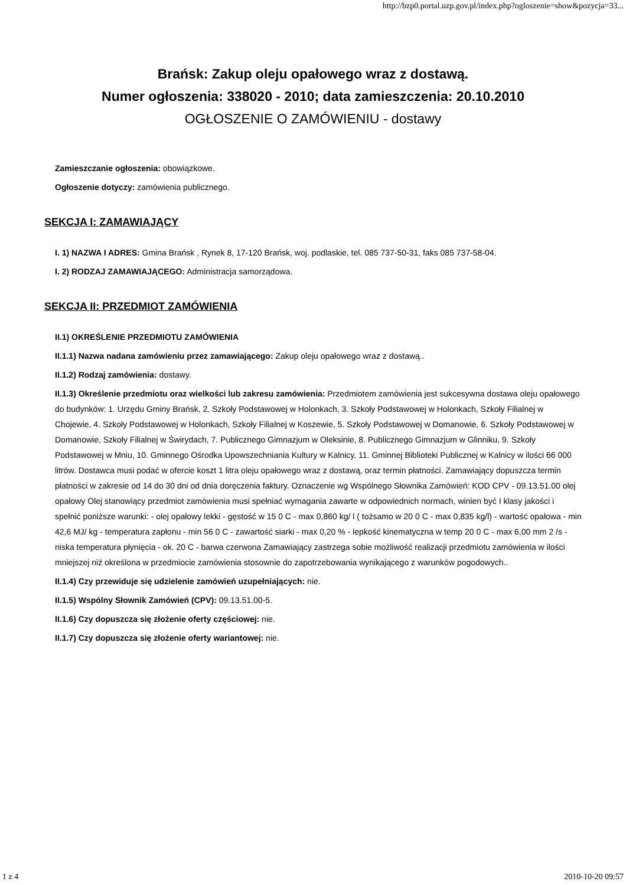http://bzp0.portal.uzp.gov.pl/index.php?ogloszenie=show&pozycja=33...
Brańsk: Zakup oleju opałowego wraz z dostawą.
Numer ogłoszenia: 338020 - 2010; data zamieszczenia: 20.10.2010
OGŁOSZENIE O ZAMÓWIENIU - dostawy
Zamieszczanie ogłoszenia: obowiązkowe.
Ogłoszenie dotyczy: zamówienia publicznego.
SEKCJA I: ZAMAWIAJĄCY
I. 1) NAZWA I ADRES: Gmina Brańsk , Rynek 8, 17-120 Brańsk, woj. podlaskie, tel. 085 737-50-31, faks 085 737-58-04.
I. 2) RODZAJ ZAMAWIAJĄCEGO: Administracja samorządowa.
SEKCJA II: PRZEDMIOT ZAMÓWIENIA
II.1) OKREŚLENIE PRZEDMIOTU ZAMÓWIENIA
II.1.1) Nazwa nadana zamówieniu przez zamawiającego: Zakup oleju opałowego wraz z dostawą..
II.1.2) Rodzaj zamówienia: dostawy.
II.1.3) Określenie przedmiotu oraz wielkości lub zakresu zamówienia: Przedmiotem zamówienia jest sukcesywna dostawa oleju opałowego do budynków: 1. Urzędu Gminy Brańsk, 2. Szkoły Podstawowej w Holonkach, 3. Szkoły Podstawowej w Holonkach, Szkoły Filialnej w Chojewie, 4. Szkoły Podstawowej w Holonkach, Szkoły Filialnej w Koszewie, 5. Szkoły Podstawowej w Domanowie, 6. Szkoły Podstawowej w Domanowie, Szkoły Filialnej w Świrydach, 7. Publicznego Gimnazjum w Oleksinie, 8. Publicznego Gimnazjum w Glinniku, 9. Szkoły Podstawowej w Mniu, 10. Gminnego Ośrodka Upowszechniania Kultury w Kalnicy, 11. Gminnej Biblioteki Publicznej w Kalnicy w ilości 66 000 litrów. Dostawca musi podać w ofercie koszt 1 litra oleju opałowego wraz z dostawą, oraz termin płatności. Zamawiający dopuszcza termin płatności w zakresie od 14 do 30 dni od dnia doręczenia faktury. Oznaczenie wg Wspólnego Słownika Zamówień: KOD CPV - 09.13.51.00 olej opałowy Olej stanowiący przedmiot zamówienia musi spełniać wymagania zawarte w odpowiednich normach, winien być I klasy jakości i spełnić poniższe warunki: - olej opałowy lekki - gęstość w 15 0 C - max 0,860 kg/ l ( tożsamo w 20 0 C - max 0,835 kg/l) - wartość opałowa - min 42,6 MJ/ kg - temperatura zapłonu - min 56 0 C - zawartość siarki - max 0,20 % - lepkość kinematyczna w temp 20 0 C - max 6,00 mm 2 /s - niska temperatura płynięcia - ok. 20 C - barwa czerwona Zamawiający zastrzega sobie możliwość realizacji przedmiotu zamówienia w ilości mniejszej niż określona w przedmiocie zamówienia stosownie do zapotrzebowania wynikającego z warunków pogodowych..
II.1.4) Czy przewiduje się udzielenie zamówień uzupełniających: nie.
II.1.5) Wspólny Słownik Zamówień (CPV): 09.13.51.00-5.
II.1.6) Czy dopuszcza się złożenie oferty częściowej: nie.
II.1.7) Czy dopuszcza się złożenie oferty wariantowej: nie.
1 z 4 2010-10-20 09:57